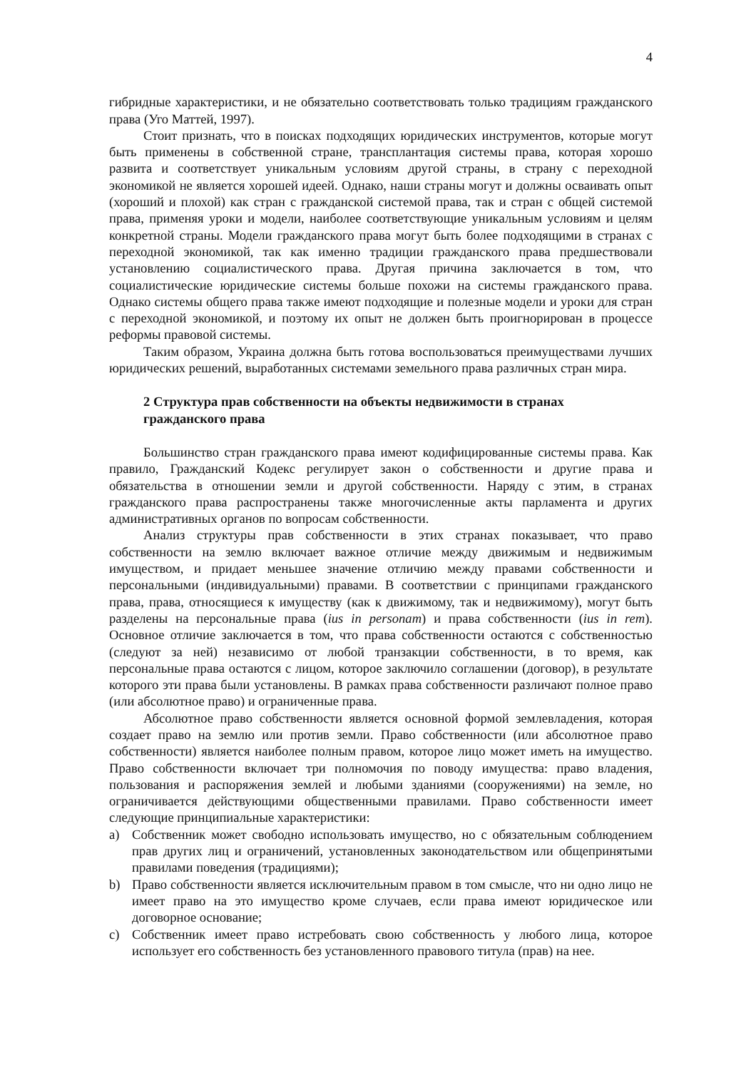4
гибридные характеристики, и не обязательно соответствовать только традициям гражданского права (Уго Маттей, 1997).
Стоит признать, что в поисках подходящих юридических инструментов, которые могут быть применены в собственной стране, трансплантация системы права, которая хорошо развита и соответствует уникальным условиям другой страны, в страну с переходной экономикой не является хорошей идеей. Однако, наши страны могут и должны осваивать опыт (хороший и плохой) как стран с гражданской системой права, так и стран с общей системой права, применяя уроки и модели, наиболее соответствующие уникальным условиям и целям конкретной страны. Модели гражданского права могут быть более подходящими в странах с переходной экономикой, так как именно традиции гражданского права предшествовали установлению социалистического права. Другая причина заключается в том, что социалистические юридические системы больше похожи на системы гражданского права. Однако системы общего права также имеют подходящие и полезные модели и уроки для стран с переходной экономикой, и поэтому их опыт не должен быть проигнорирован в процессе реформы правовой системы.
Таким образом, Украина должна быть готова воспользоваться преимуществами лучших юридических решений, выработанных системами земельного права различных стран мира.
2 Структура прав собственности на объекты недвижимости в странах
гражданского права
Большинство стран гражданского права имеют кодифицированные системы права. Как правило, Гражданский Кодекс регулирует закон о собственности и другие права и обязательства в отношении земли и другой собственности. Наряду с этим, в странах гражданского права распространены также многочисленные акты парламента и других административных органов по вопросам собственности.
Анализ структуры прав собственности в этих странах показывает, что право собственности на землю включает важное отличие между движимым и недвижимым имуществом, и придает меньшее значение отличию между правами собственности и персональными (индивидуальными) правами. В соответствии с принципами гражданского права, права, относящиеся к имуществу (как к движимому, так и недвижимому), могут быть разделены на персональные права (ius in personam) и права собственности (ius in rem). Основное отличие заключается в том, что права собственности остаются с собственностью (следуют за ней) независимо от любой транзакции собственности, в то время, как персональные права остаются с лицом, которое заключило соглашении (договор), в результате которого эти права были установлены. В рамках права собственности различают полное право (или абсолютное право) и ограниченные права.
Абсолютное право собственности является основной формой землевладения, которая создает право на землю или против земли. Право собственности (или абсолютное право собственности) является наиболее полным правом, которое лицо может иметь на имущество. Право собственности включает три полномочия по поводу имущества: право владения, пользования и распоряжения землей и любыми зданиями (сооружениями) на земле, но ограничивается действующими общественными правилами. Право собственности имеет следующие принципиальные характеристики:
a) Собственник может свободно использовать имущество, но с обязательным соблюдением прав других лиц и ограничений, установленных законодательством или общепринятыми правилами поведения (традициями);
b) Право собственности является исключительным правом в том смысле, что ни одно лицо не имеет право на это имущество кроме случаев, если права имеют юридическое или договорное основание;
c) Собственник имеет право истребовать свою собственность у любого лица, которое использует его собственность без установленного правового титула (прав) на нее.